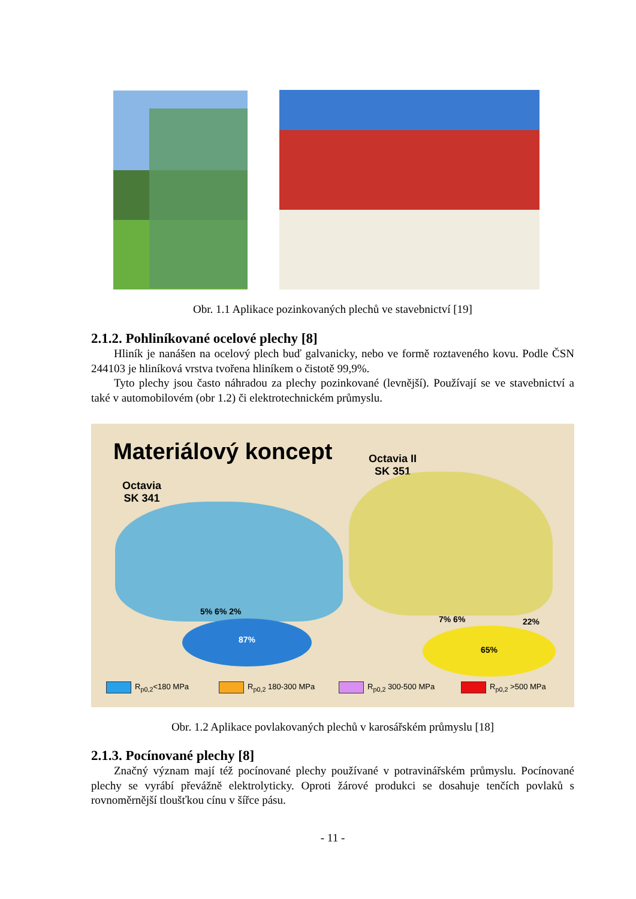Obr. 1.1 Aplikace pozinkovaných plechů ve stavebnictví [19]
2.1.2. Pohliníkované ocelové plechy [8]
Hliník je nanášen na ocelový plech buď galvanicky, nebo ve formě roztaveného kovu. Podle ČSN 244103 je hliníková vrstva tvořena hliníkem o čistotě 99,9%.
Tyto plechy jsou často náhradou za plechy pozinkované (levnější). Používají se ve stavebnictví a také v automobilovém (obr 1.2) či elektrotechnickém průmyslu.
Materiálový koncept
Octavia II
SK 351
Octavia
SK 341
5% 6% 2%
87% 7% 6% 22%
65%
R<sub>p0,2</sub><180 MPa R<sub>p0,2</sub> 180-300 MPa R<sub>p0,2</sub> 300-500 MPa R<sub>p0,2</sub> >500 MPa
Obr. 1.2 Aplikace povlakovaných plechů v karosářském průmyslu [18]
2.1.3. Pocínované plechy [8]
Značný význam mají též pocínované plechy používané v potravinářském průmyslu. Pocínované plechy se vyrábí převážně elektrolyticky. Oproti žárové produkci se dosahuje tenčích povlaků s rovnoměrnější tloušťkou cínu v šířce pásu.
- 11 -